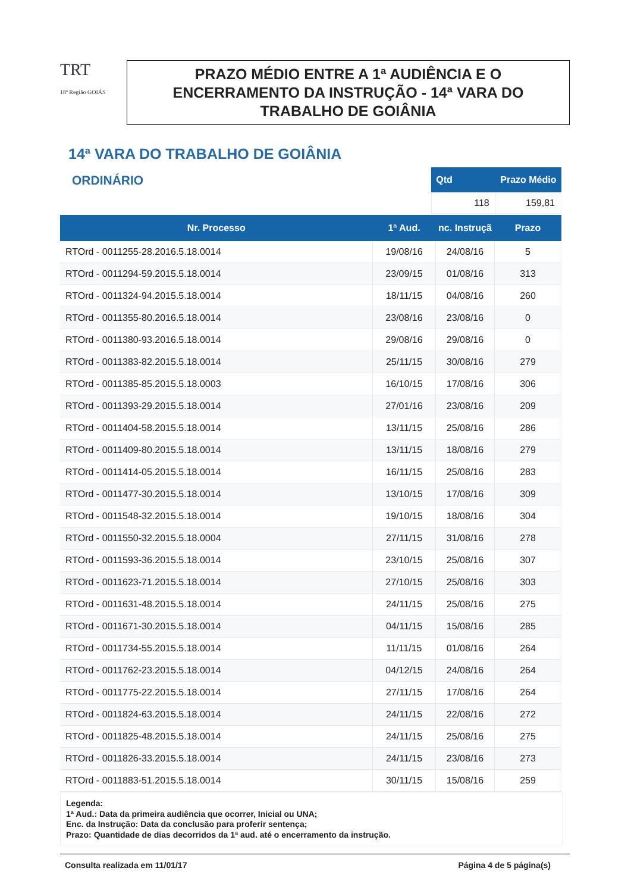TRT
18ª Região GOIÁS
PRAZO MÉDIO ENTRE A 1ª AUDIÊNCIA E O
ENCERRAMENTO DA INSTRUÇÃO - 14ª VARA DO
TRABALHO DE GOIÂNIA
14ª VARA DO TRABALHO DE GOIÂNIA
ORDINÁRIO
| Qtd | Prazo Médio |
| --- | --- |
| 118 | 159,81 |
| Nr. Processo | 1ª Aud. | nc. Instruçã | Prazo |
| --- | --- | --- | --- |
| RTOrd - 0011255-28.2016.5.18.0014 | 19/08/16 | 24/08/16 | 5 |
| RTOrd - 0011294-59.2015.5.18.0014 | 23/09/15 | 01/08/16 | 313 |
| RTOrd - 0011324-94.2015.5.18.0014 | 18/11/15 | 04/08/16 | 260 |
| RTOrd - 0011355-80.2016.5.18.0014 | 23/08/16 | 23/08/16 | 0 |
| RTOrd - 0011380-93.2016.5.18.0014 | 29/08/16 | 29/08/16 | 0 |
| RTOrd - 0011383-82.2015.5.18.0014 | 25/11/15 | 30/08/16 | 279 |
| RTOrd - 0011385-85.2015.5.18.0003 | 16/10/15 | 17/08/16 | 306 |
| RTOrd - 0011393-29.2015.5.18.0014 | 27/01/16 | 23/08/16 | 209 |
| RTOrd - 0011404-58.2015.5.18.0014 | 13/11/15 | 25/08/16 | 286 |
| RTOrd - 0011409-80.2015.5.18.0014 | 13/11/15 | 18/08/16 | 279 |
| RTOrd - 0011414-05.2015.5.18.0014 | 16/11/15 | 25/08/16 | 283 |
| RTOrd - 0011477-30.2015.5.18.0014 | 13/10/15 | 17/08/16 | 309 |
| RTOrd - 0011548-32.2015.5.18.0014 | 19/10/15 | 18/08/16 | 304 |
| RTOrd - 0011550-32.2015.5.18.0004 | 27/11/15 | 31/08/16 | 278 |
| RTOrd - 0011593-36.2015.5.18.0014 | 23/10/15 | 25/08/16 | 307 |
| RTOrd - 0011623-71.2015.5.18.0014 | 27/10/15 | 25/08/16 | 303 |
| RTOrd - 0011631-48.2015.5.18.0014 | 24/11/15 | 25/08/16 | 275 |
| RTOrd - 0011671-30.2015.5.18.0014 | 04/11/15 | 15/08/16 | 285 |
| RTOrd - 0011734-55.2015.5.18.0014 | 11/11/15 | 01/08/16 | 264 |
| RTOrd - 0011762-23.2015.5.18.0014 | 04/12/15 | 24/08/16 | 264 |
| RTOrd - 0011775-22.2015.5.18.0014 | 27/11/15 | 17/08/16 | 264 |
| RTOrd - 0011824-63.2015.5.18.0014 | 24/11/15 | 22/08/16 | 272 |
| RTOrd - 0011825-48.2015.5.18.0014 | 24/11/15 | 25/08/16 | 275 |
| RTOrd - 0011826-33.2015.5.18.0014 | 24/11/15 | 23/08/16 | 273 |
| RTOrd - 0011883-51.2015.5.18.0014 | 30/11/15 | 15/08/16 | 259 |
Legenda:
1ª Aud.: Data da primeira audiência que ocorrer, Inicial ou UNA;
Enc. da Instrução: Data da conclusão para proferir sentença;
Prazo: Quantidade de dias decorridos da 1ª aud. até o encerramento da instrução.
Consulta realizada em 11/01/17 Página 4 de 5 página(s)